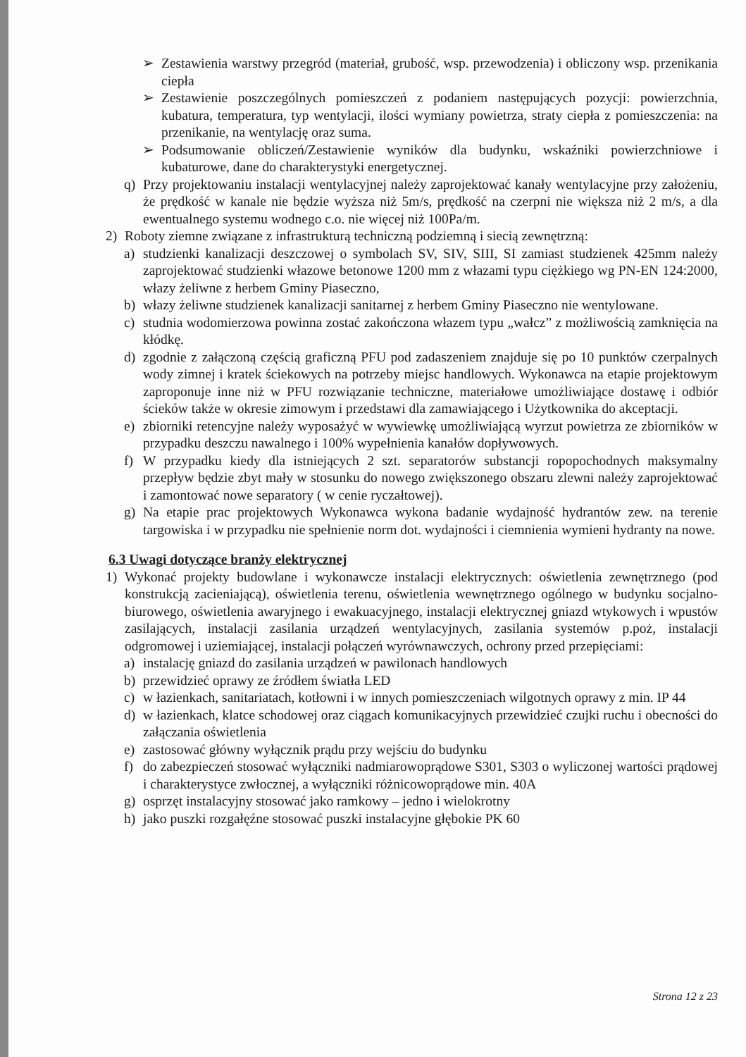➢ Zestawienia warstwy przegród (materiał, grubość, wsp. przewodzenia) i obliczony wsp. przenikania ciepła
➢ Zestawienie poszczególnych pomieszczeń z podaniem następujących pozycji: powierzchnia, kubatura, temperatura, typ wentylacji, ilości wymiany powietrza, straty ciepła z pomieszczenia: na przenikanie, na wentylację oraz suma.
➢ Podsumowanie obliczeń/Zestawienie wyników dla budynku, wskaźniki powierzchniowe i kubaturowe, dane do charakterystyki energetycznej.
q) Przy projektowaniu instalacji wentylacyjnej należy zaprojektować kanały wentylacyjne przy założeniu, że prędkość w kanale nie będzie wyższa niż 5m/s, prędkość na czerpni nie większa niż 2 m/s, a dla ewentualnego systemu wodnego c.o. nie więcej niż 100Pa/m.
2) Roboty ziemne związane z infrastrukturą techniczną podziemną i siecią zewnętrzną:
a) studzienki kanalizacji deszczowej o symbolach SV, SIV, SIII, SI zamiast studzienek 425mm należy zaprojektować studzienki włazowe betonowe 1200 mm z włazami typu ciężkiego wg PN-EN 124:2000, włazy żeliwne z herbem Gminy Piaseczno,
b) włazy żeliwne studzienek kanalizacji sanitarnej z herbem Gminy Piaseczno nie wentylowane.
c) studnia wodomierzowa powinna zostać zakończona włazem typu „wałcz” z możliwością zamknięcia na kłódkę.
d) zgodnie z załączoną częścią graficzną PFU pod zadaszeniem znajduje się po 10 punktów czerpalnych wody zimnej i kratek ściekowych na potrzeby miejsc handlowych. Wykonawca na etapie projektowym zaproponuje inne niż w PFU rozwiązanie techniczne, materiałowe umożliwiające dostawę i odbiór ścieków także w okresie zimowym i przedstawi dla zamawiającego i Użytkownika do akceptacji.
e) zbiorniki retencyjne należy wyposażyć w wywiewkę umożliwiającą wyrzut powietrza ze zbiorników w przypadku deszczu nawalnego i 100% wypełnienia kanałów dopływowych.
f) W przypadku kiedy dla istniejących 2 szt. separatorów substancji ropopochodnych maksymalny przepływ będzie zbyt mały w stosunku do nowego zwiększonego obszaru zlewni należy zaprojektować i zamontować nowe separatory ( w cenie ryczałtowej).
g) Na etapie prac projektowych Wykonawca wykona badanie wydajność hydrantów zew. na terenie targowiska i w przypadku nie spełnienie norm dot. wydajności i ciemnienia wymieni hydranty na nowe.
6.3 Uwagi dotyczące branży elektrycznej
1) Wykonać projekty budowlane i wykonawcze instalacji elektrycznych: oświetlenia zewnętrznego (pod konstrukcją zacieniającą), oświetlenia terenu, oświetlenia wewnętrznego ogólnego w budynku socjalno-biurowego, oświetlenia awaryjnego i ewakuacyjnego, instalacji elektrycznej gniazd wtykowych i wpustów zasilających, instalacji zasilania urządzeń wentylacyjnych, zasilania systemów p.poż, instalacji odgromowej i uziemiającej, instalacji połączeń wyrównawczych, ochrony przed przepięciami:
a) instalację gniazd do zasilania urządzeń w pawilonach handlowych
b) przewidzieć oprawy ze źródłem światła LED
c) w łazienkach, sanitariatach, kotłowni i w innych pomieszczeniach wilgotnych oprawy z min. IP 44
d) w łazienkach, klatce schodowej oraz ciągach komunikacyjnych przewidzieć czujki ruchu i obecności do załączania oświetlenia
e) zastosować główny wyłącznik prądu przy wejściu do budynku
f) do zabezpieczeń stosować wyłączniki nadmiarowoprądowe S301, S303 o wyliczonej wartości prądowej i charakterystyce zwłocznej, a wyłączniki różnicowoprądowe min. 40A
g) osprzęt instalacyjny stosować jako ramkowy – jedno i wielokrotny
h) jako puszki rozgałęźne stosować puszki instalacyjne głębokie PK 60
Strona 12 z 23